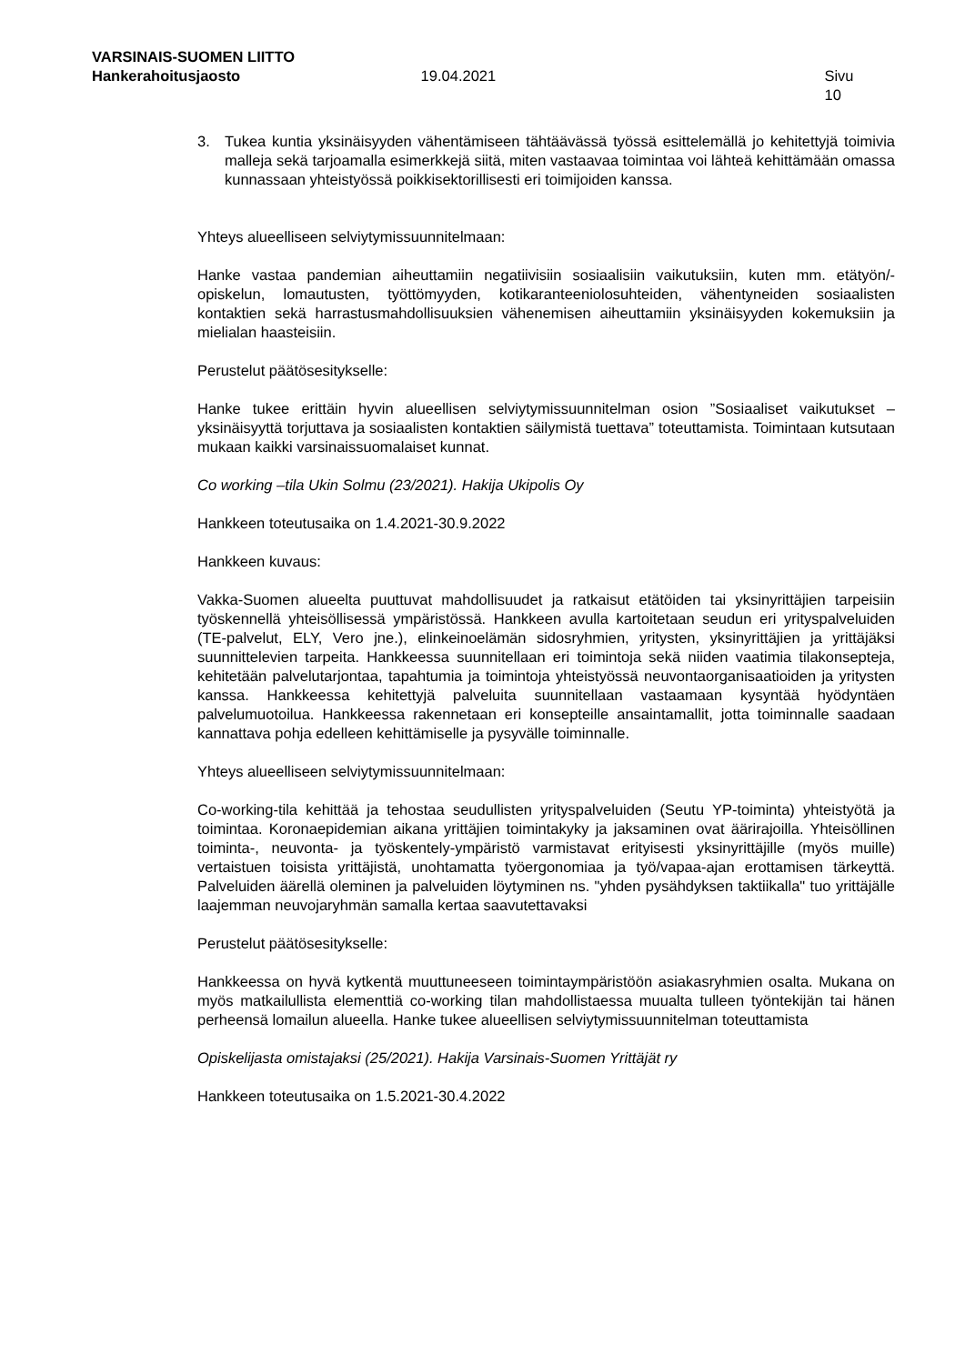VARSINAIS-SUOMEN LIITTO
Hankerahoitusjaosto 19.04.2021 Sivu 10
3. Tukea kuntia yksinäisyyden vähentämiseen tähtäävässä työssä esittelemällä jo kehitettyjä toimivia malleja sekä tarjoamalla esimerkkejä siitä, miten vastaavaa toimintaa voi lähteä kehittämään omassa kunnassaan yhteistyössä poikkisektorillisesti eri toimijoiden kanssa.
Yhteys alueelliseen selviytymissuunnitelmaan:
Hanke vastaa pandemian aiheuttamiin negatiivisiin sosiaalisiin vaikutuksiin, kuten mm. etätyön/-opiskelun, lomautusten, työttömyyden, kotikaranteeniolosuhteiden, vähentyneiden sosiaalisten kontaktien sekä harrastusmahdollisuuksien vähenemisen aiheuttamiin yksinäisyyden kokemuksiin ja mielialan haasteisiin.
Perustelut päätösesitykselle:
Hanke tukee erittäin hyvin alueellisen selviytymissuunnitelman osion ”Sosiaaliset vaikutukset – yksinäisyyttä torjuttava ja sosiaalisten kontaktien säilymistä tuettava” toteuttamista. Toimintaan kutsutaan mukaan kaikki varsinaissuomalaiset kunnat.
Co working –tila Ukin Solmu (23/2021). Hakija Ukipolis Oy
Hankkeen toteutusaika on 1.4.2021-30.9.2022
Hankkeen kuvaus:
Vakka-Suomen alueelta puuttuvat mahdollisuudet ja ratkaisut etätöiden tai yksinyrittäjien tarpeisiin työskennellä yhteisöllisessä ympäristössä. Hankkeen avulla kartoitetaan seudun eri yrityspalveluiden (TE-palvelut, ELY, Vero jne.), elinkeinoelämän sidosryhmien, yritysten, yksinyrittäjien ja yrittäjäksi suunnittelevien tarpeita. Hankkeessa suunnitellaan eri toimintoja sekä niiden vaatimia tilakonseptеja, kehitetään palvelutarjontaa, tapahtumia ja toimintoja yhteistyössä neuvontaorganisaatioiden ja yritysten kanssa. Hankkeessa kehitettyjä palveluita suunnitellaan vastaamaan kysyntää hyödyntäen palvelumuotoilua. Hankkeessa rakennetaan eri konsepteille ansaintamallit, jotta toiminnalle saadaan kannattava pohja edelleen kehittämiselle ja pysyvälle toiminnalle.
Yhteys alueelliseen selviytymissuunnitelmaan:
Co-working-tila kehittää ja tehostaa seudullisten yrityspalveluiden (Seutu YP-toiminta) yhteistyötä ja toimintaa. Koronaepidemian aikana yrittäjien toimintakyky ja jaksaminen ovat äärirajoilla. Yhteisöllinen toiminta-, neuvonta- ja työskentely-ympäristö varmistavat erityisesti yksinyrittäjille (myös muille) vertaistuen toisista yrittäjistä, unohtamatta työergonomiaa ja työ/vapaa-ajan erottamisen tärkeyttä. Palveluiden äärellä oleminen ja palveluiden löytyminen ns. "yhden pysähdyksen taktiikalla" tuo yrittäjälle laajemman neuvojaryhmän samalla kertaa saavutettavaksi
Perustelut päätösesitykselle:
Hankkeessa on hyvä kytkentä muuttuneeseen toimintaympäristöön asiakasryhmien osalta. Mukana on myös matkailullista elementtiä co-working tilan mahdollistaessa muualta tulleen työntekijän tai hänen perheensä lomailun alueella. Hanke tukee alueellisen selviytymissuunnitelman toteuttamista
Opiskelijasta omistajaksi (25/2021). Hakija Varsinais-Suomen Yrittäjät ry
Hankkeen toteutusaika on 1.5.2021-30.4.2022